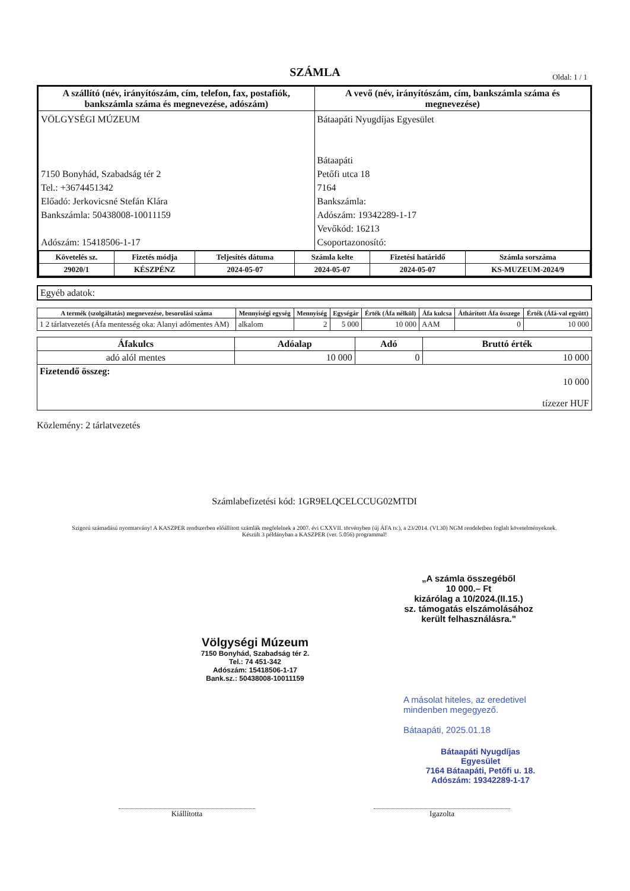SZÁMLA
Oldal: 1 / 1
| A szállító (név, irányítószám, cím, telefon, fax, postafiók, bankszámla száma és megnevezése, adószám) | A vevő (név, irányítószám, cím, bankszámla száma és megnevezése) |
| --- | --- |
| VÖLGYSÉGI MÚZEUM 7150 Bonyhád, Szabadság tér 2 Tel.: +3674451342 Előadó: Jerkovicsné Stefán Klára Bankszámla: 50438008-10011159 Adószám: 15418506-1-17 | Bátaapáti Nyugdíjas Egyesület Bátaapáti Petőfi utca 18 7164 Bankszámla: Adószám: 19342289-1-17 Vevőkód: 16213 Csoportazonosító: |
| / Követelés sz. / Fizetés módja / Teljesítés dátuma / Számla kelte / Fizetési határidő / Számla sorszáma / / --- / --- / --- / --- / --- / --- / / 29020/1 / KÉSZPÉNZ / 2024-05-07 / 2024-05-07 / 2024-05-07 / KS-MUZEUM-2024/9 / | |
Egyéb adatok:
| A termék (szolgáltatás) megnevezése, besorolási száma | Mennyiségi egység | Mennyiség | Egységár | Érték (Áfa nélkül) | Áfa kulcsa | Áthárított Áfa összege | Érték (Áfá-val együtt) |
| --- | --- | --- | --- | --- | --- | --- | --- |
| 1 2 tárlatvezetés (Áfa mentesség oka: Alanyi adómentes AM) | alkalom | 2 | 5 000 | 10 000 | AAM | 0 | 10 000 |
| Áfakulcs | Adóalap | Adó | Bruttó érték |
| --- | --- | --- | --- |
| adó alól mentes | 10 000 | 0 | 10 000 |
| Fizetendő összeg: 10 000 tízezer HUF | | | |
Közlemény: 2 tárlatvezetés
Számlabefizetési kód: 1GR9ELQCELCCUG02MTDI
Szigorú számadású nyomtatvány! A KASZPER rendszerben előállított számlák megfelelnek a 2007. évi CXXVII. törvényben (új ÁFA tv.), a 23/2014. (VI.30) NGM rendeletben foglalt követelményeknek.
Készült 3 példányban a KASZPER (ver. 5.056) programmal!
„A számla összegéből
10 000.– Ft
kizárólag a 10/2024.(II.15.)
sz. támogatás elszámolásához
került felhasználásra."
Völgységi Múzeum
7150 Bonyhád, Szabadság tér 2.
Tel.: 74 451-342
Adószám: 15418506-1-17
Bank.sz.: 50438008-10011159
A másolat hiteles, az eredetivel mindenben megegyező.
Bátaapáti, 2025.01.18
Bátaapáti Nyugdíjas Egyesület
7164 Bátaapáti, Petőfi u. 18.
Adószám: 19342289-1-17
Kiállította Igazolta